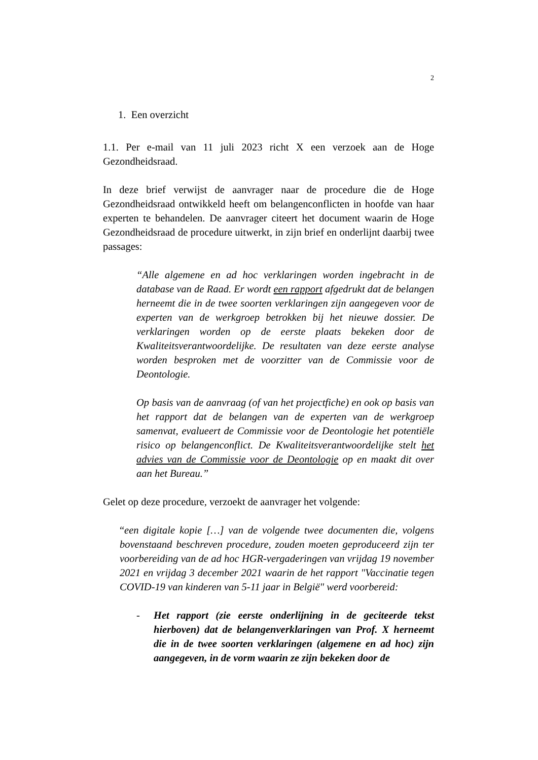2
1. Een overzicht
1.1. Per e-mail van 11 juli 2023 richt X een verzoek aan de Hoge Gezondheidsraad.
In deze brief verwijst de aanvrager naar de procedure die de Hoge Gezondheidsraad ontwikkeld heeft om belangenconflicten in hoofde van haar experten te behandelen. De aanvrager citeert het document waarin de Hoge Gezondheidsraad de procedure uitwerkt, in zijn brief en onderlijnt daarbij twee passages:
“Alle algemene en ad hoc verklaringen worden ingebracht in de database van de Raad. Er wordt een rapport afgedrukt dat de belangen herneemt die in de twee soorten verklaringen zijn aangegeven voor de experten van de werkgroep betrokken bij het nieuwe dossier. De verklaringen worden op de eerste plaats bekeken door de Kwaliteitsverantwoordelijke. De resultaten van deze eerste analyse worden besproken met de voorzitter van de Commissie voor de Deontologie.
Op basis van de aanvraag (of van het projectfiche) en ook op basis van het rapport dat de belangen van de experten van de werkgroep samenvat, evalueert de Commissie voor de Deontologie het potentiële risico op belangenconflict. De Kwaliteitsverantwoordelijke stelt het advies van de Commissie voor de Deontologie op en maakt dit over aan het Bureau.”
Gelet op deze procedure, verzoekt de aanvrager het volgende:
“een digitale kopie […] van de volgende twee documenten die, volgens bovenstaand beschreven procedure, zouden moeten geproduceerd zijn ter voorbereiding van de ad hoc HGR-vergaderingen van vrijdag 19 november 2021 en vrijdag 3 december 2021 waarin de het rapport "Vaccinatie tegen COVID-19 van kinderen van 5-11 jaar in België" werd voorbereid:
- Het rapport (zie eerste onderlijning in de geciteerde tekst hierboven) dat de belangenverklaringen van Prof. X herneemt die in de twee soorten verklaringen (algemene en ad hoc) zijn aangegeven, in de vorm waarin ze zijn bekeken door de